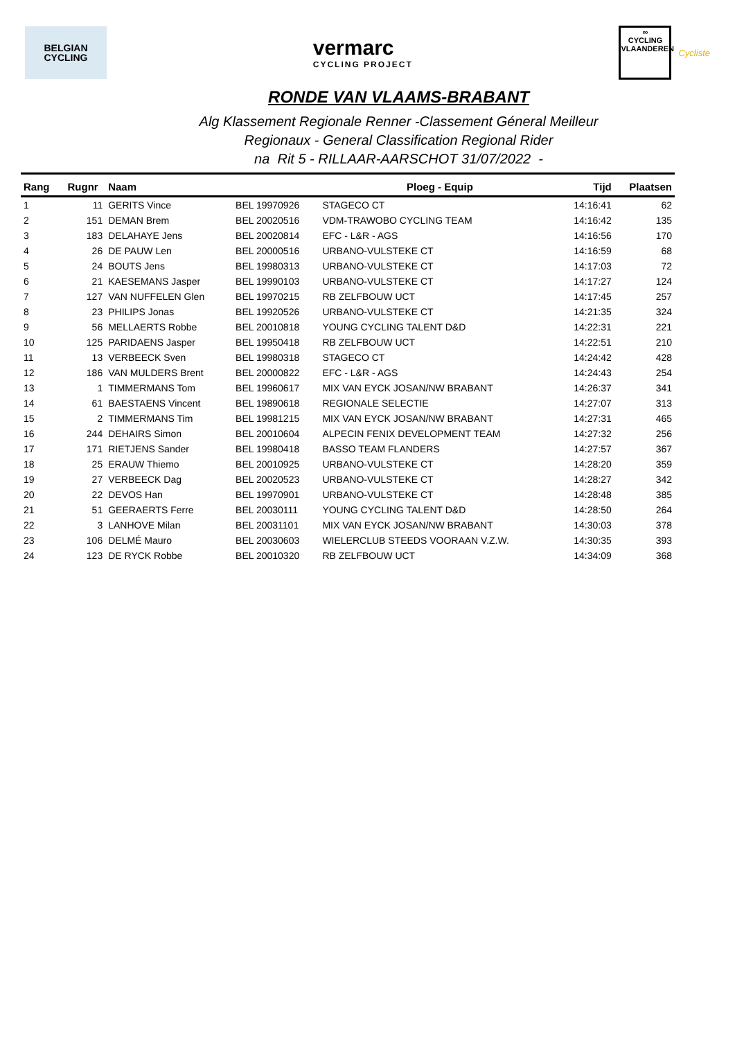BELGIAN
CYCLING
vermarc
CYCLING PROJECT
∞
CYCLING
VLAANDEREN
Cycliste
RONDE VAN VLAAMS-BRABANT
Alg Klassement Regionale Renner -Classement Géneral Meilleur
Regionaux - General Classification Regional Rider
na Rit 5 - RILLAAR-AARSCHOT 31/07/2022 -
| Rang | Rugnr | Naam | | Ploeg - Equip | Tijd | Plaatsen |
| --- | --- | --- | --- | --- | --- | --- |
| 1 | 11 | GERITS Vince | BEL 19970926 | STAGECO CT | 14:16:41 | 62 |
| 2 | 151 | DEMAN Brem | BEL 20020516 | VDM-TRAWOBO CYCLING TEAM | 14:16:42 | 135 |
| 3 | 183 | DELAHAYE Jens | BEL 20020814 | EFC - L&R - AGS | 14:16:56 | 170 |
| 4 | 26 | DE PAUW Len | BEL 20000516 | URBANO-VULSTEKE CT | 14:16:59 | 68 |
| 5 | 24 | BOUTS Jens | BEL 19980313 | URBANO-VULSTEKE CT | 14:17:03 | 72 |
| 6 | 21 | KAESEMANS Jasper | BEL 19990103 | URBANO-VULSTEKE CT | 14:17:27 | 124 |
| 7 | 127 | VAN NUFFELEN Glen | BEL 19970215 | RB ZELFBOUW UCT | 14:17:45 | 257 |
| 8 | 23 | PHILIPS Jonas | BEL 19920526 | URBANO-VULSTEKE CT | 14:21:35 | 324 |
| 9 | 56 | MELLAERTS Robbe | BEL 20010818 | YOUNG CYCLING TALENT D&D | 14:22:31 | 221 |
| 10 | 125 | PARIDAENS Jasper | BEL 19950418 | RB ZELFBOUW UCT | 14:22:51 | 210 |
| 11 | 13 | VERBEECK Sven | BEL 19980318 | STAGECO CT | 14:24:42 | 428 |
| 12 | 186 | VAN MULDERS Brent | BEL 20000822 | EFC - L&R - AGS | 14:24:43 | 254 |
| 13 | 1 | TIMMERMANS Tom | BEL 19960617 | MIX VAN EYCK JOSAN/NW BRABANT | 14:26:37 | 341 |
| 14 | 61 | BAESTAENS Vincent | BEL 19890618 | REGIONALE SELECTIE | 14:27:07 | 313 |
| 15 | 2 | TIMMERMANS Tim | BEL 19981215 | MIX VAN EYCK JOSAN/NW BRABANT | 14:27:31 | 465 |
| 16 | 244 | DEHAIRS Simon | BEL 20010604 | ALPECIN FENIX DEVELOPMENT TEAM | 14:27:32 | 256 |
| 17 | 171 | RIETJENS Sander | BEL 19980418 | BASSO TEAM FLANDERS | 14:27:57 | 367 |
| 18 | 25 | ERAUW Thiemo | BEL 20010925 | URBANO-VULSTEKE CT | 14:28:20 | 359 |
| 19 | 27 | VERBEECK Dag | BEL 20020523 | URBANO-VULSTEKE CT | 14:28:27 | 342 |
| 20 | 22 | DEVOS Han | BEL 19970901 | URBANO-VULSTEKE CT | 14:28:48 | 385 |
| 21 | 51 | GEERAERTS Ferre | BEL 20030111 | YOUNG CYCLING TALENT D&D | 14:28:50 | 264 |
| 22 | 3 | LANHOVE Milan | BEL 20031101 | MIX VAN EYCK JOSAN/NW BRABANT | 14:30:03 | 378 |
| 23 | 106 | DELMÉ Mauro | BEL 20030603 | WIELERCLUB STEEDS VOORAAN V.Z.W. | 14:30:35 | 393 |
| 24 | 123 | DE RYCK Robbe | BEL 20010320 | RB ZELFBOUW UCT | 14:34:09 | 368 |